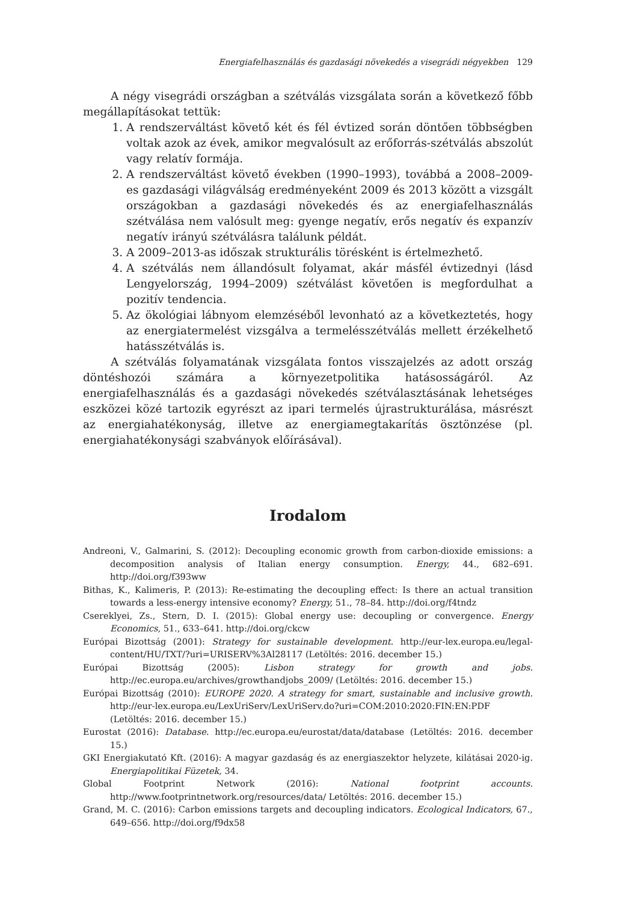Energiafelhasználás és gazdasági növekedés a visegrádi négyekben 129
A négy visegrádi országban a szétválás vizsgálata során a következő főbb megállapításokat tettük:
1. A rendszerváltást követő két és fél évtized során döntően többségben voltak azok az évek, amikor megvalósult az erőforrás-szétválás abszolút vagy relatív formája.
2. A rendszerváltást követő években (1990–1993), továbbá a 2008–2009-es gazdasági világválság eredményeként 2009 és 2013 között a vizsgált országokban a gazdasági növekedés és az energiafelhasználás szétválása nem valósult meg: gyenge negatív, erős negatív és expanzív negatív irányú szétválásra találunk példát.
3. A 2009–2013-as időszak strukturális törésként is értelmezhető.
4. A szétválás nem állandósult folyamat, akár másfél évtizednyi (lásd Lengyelország, 1994–2009) szétválást követően is megfordulhat a pozitív tendencia.
5. Az ökológiai lábnyom elemzéséből levonható az a következtetés, hogy az energiatermelést vizsgálva a termelésszétválás mellett érzékelhető hatásszétválás is.
A szétválás folyamatának vizsgálata fontos visszajelzés az adott ország döntéshozói számára a környezetpolitika hatásosságáról. Az energiafelhasználás és a gazdasági növekedés szétválasztásának lehetséges eszközei közé tartozik egyrészt az ipari termelés újrastrukturálása, másrészt az energiahatékonyság, illetve az energiamegtakarítás ösztönzése (pl. energiahatékonysági szabványok előírásával).
Irodalom
Andreoni, V., Galmarini, S. (2012): Decoupling economic growth from carbon-dioxide emissions: a decomposition analysis of Italian energy consumption. Energy, 44., 682–691. http://doi.org/f393ww
Bithas, K., Kalimeris, P. (2013): Re-estimating the decoupling effect: Is there an actual transition towards a less-energy intensive economy? Energy, 51., 78–84. http://doi.org/f4tndz
Csereklyei, Zs., Stern, D. I. (2015): Global energy use: decoupling or convergence. Energy Economics, 51., 633–641. http://doi.org/ckcw
Európai Bizottság (2001): Strategy for sustainable development. http://eur-lex.europa.eu/legal-content/HU/TXT/?uri=URISERV%3Al28117 (Letöltés: 2016. december 15.)
Európai Bizottság (2005): Lisbon strategy for growth and jobs. http://ec.europa.eu/archives/growthandjobs_2009/ (Letöltés: 2016. december 15.)
Európai Bizottság (2010): EUROPE 2020. A strategy for smart, sustainable and inclusive growth. http://eur-lex.europa.eu/LexUriServ/LexUriServ.do?uri=COM:2010:2020:FIN:EN:PDF (Letöltés: 2016. december 15.)
Eurostat (2016): Database. http://ec.europa.eu/eurostat/data/database (Letöltés: 2016. december 15.)
GKI Energiakutató Kft. (2016): A magyar gazdaság és az energiaszektor helyzete, kilátásai 2020-ig. Energiapolitikai Füzetek, 34.
Global Footprint Network (2016): National footprint accounts. http://www.footprintnetwork.org/resources/data/ Letöltés: 2016. december 15.)
Grand, M. C. (2016): Carbon emissions targets and decoupling indicators. Ecological Indicators, 67., 649–656. http://doi.org/f9dx58